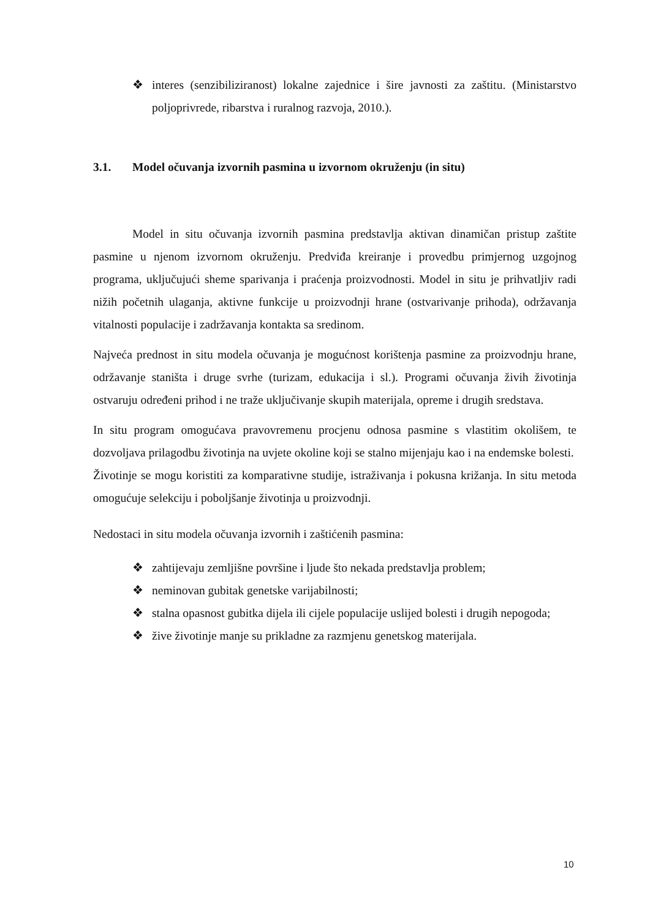❖ interes (senzibiliziranost) lokalne zajednice i šire javnosti za zaštitu. (Ministarstvo poljoprivrede, ribarstva i ruralnog razvoja, 2010.).
3.1. Model očuvanja izvornih pasmina u izvornom okruženju (in situ)
Model in situ očuvanja izvornih pasmina predstavlja aktivan dinamičan pristup zaštite pasmine u njenom izvornom okruženju. Predviđa kreiranje i provedbu primjernog uzgojnog programa, uključujući sheme sparivanja i praćenja proizvodnosti. Model in situ je prihvatljiv radi nižih početnih ulaganja, aktivne funkcije u proizvodnji hrane (ostvarivanje prihoda), održavanja vitalnosti populacije i zadržavanja kontakta sa sredinom.
Najveća prednost in situ modela očuvanja je mogućnost korištenja pasmine za proizvodnju hrane, održavanje staništa i druge svrhe (turizam, edukacija i sl.). Programi očuvanja živih životinja ostvaruju određeni prihod i ne traže uključivanje skupih materijala, opreme i drugih sredstava.
In situ program omogućava pravovremenu procjenu odnosa pasmine s vlastitim okolišem, te dozvoljava prilagodbu životinja na uvjete okoline koji se stalno mijenjaju kao i na endemske bolesti.
Životinje se mogu koristiti za komparativne studije, istraživanja i pokusna križanja. In situ metoda omogućuje selekciju i poboljšanje životinja u proizvodnji.
Nedostaci in situ modela očuvanja izvornih i zaštićenih pasmina:
❖ zahtijevaju zemljišne površine i ljude što nekada predstavlja problem;
❖ neminovan gubitak genetske varijabilnosti;
❖ stalna opasnost gubitka dijela ili cijele populacije uslijed bolesti i drugih nepogoda;
❖ žive životinje manje su prikladne za razmjenu genetskog materijala.
10